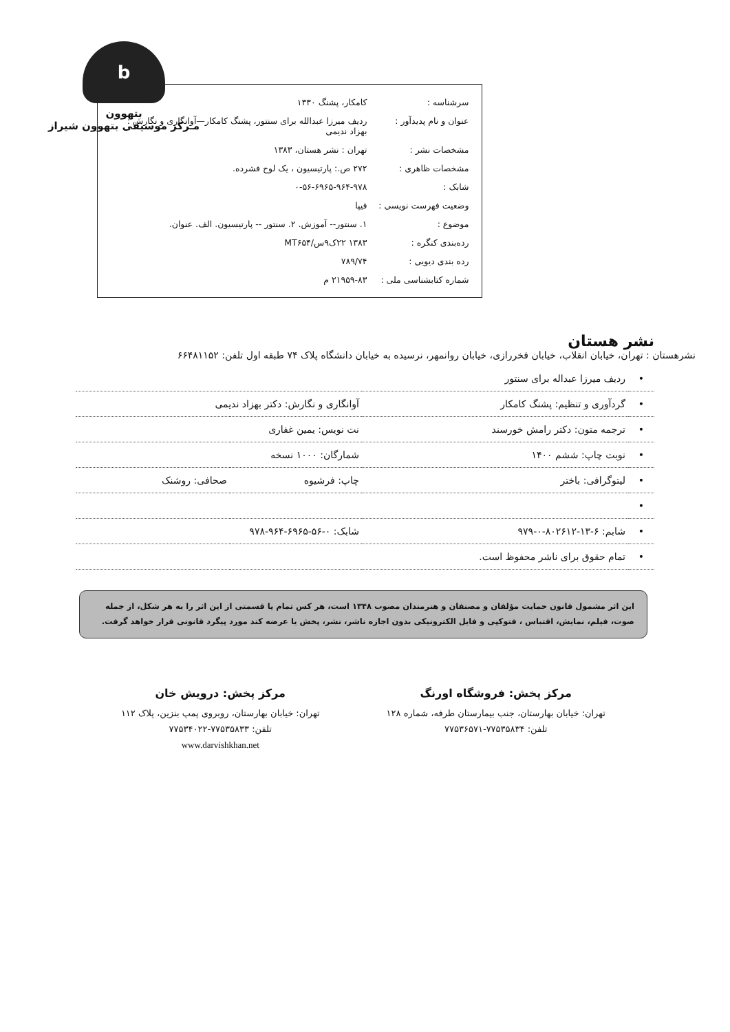b
بتهوون
مـرکز موسیقی بتهوون شیراز
| سرشناسه : | کامکار، پشنگ ۱۳۳۰ |
| عنوان و نام پدیدآور : | ردیف میرزا عبدالله برای سنتور، پشنگ کامکار—آوانگاری و نگارش : بهزاد ندیمی |
| مشخصات نشر : | تهران : نشر هستان، ۱۳۸۳ |
| مشخصات ظاهری : | ۲۷۲ ص.: پارتیسیون ، یک لوح فشرده. |
| شابک : | ۰-۵۶-۶۹۶۵-۹۶۴-۹۷۸ |
| وضعیت فهرست نویسی : | فیپا |
| موضوع : | ۱. سنتور-- آموزش. ۲. سنتور -- پارتیسیون. الف. عنوان. |
| رده‌بندی کنگره : | ۱۳۸۳ ۲۲ک۹س/MT۶۵۴ |
| رده بندی دیویی : | ۷۸۹/۷۴ |
| شماره کتابشناسی ملی : | ۲۱۹۵۹-۸۳ م |
نشر هستان
نشرهستان : تهران، خیابان انقلاب، خیابان فخررازی، خیابان روانمهر، نرسیده به خیابان دانشگاه پلاک ۷۴ طبقه اول تلفن: ۶۶۴۸۱۱۵۲
| • | ردیف میرزا عبداله برای سنتور | | |
| • | گردآوری و تنظیم: پشنگ کامکار | آوانگاری و نگارش: دکتر بهزاد ندیمی | |
| • | ترجمه متون: دکتر رامش خورسند | نت نویس: یمین غفاری | |
| • | نوبت چاپ: ششم ۱۴۰۰ | شمارگان: ۱۰۰۰ نسخه | |
| • | لیتوگرافی: باختر | چاپ: فرشیوه | صحافی: روشنک |
| • | | | |
| • | شابم: ۶-۱۳-۸۰۲۶۱۲-۰-۹۷۹ | شابک: ۰-۵۶-۶۹۶۵-۹۶۴-۹۷۸ | |
| • | تمام حقوق برای ناشر محفوظ است. | | |
این اثر مشمول قانون حمایت مؤلفان و مصنفان و هنرمندان مصوب ۱۳۴۸ است، هر کس تمام یا قسمتی از این اثر را به هر شکل، از جمله صوت، فیلم، نمایش، اقتباس ، فتوکپی و فایل الکترونیکی بدون اجازه ناشر، نشر، پخش یا عرضه کند مورد پیگرد قانونی قرار خواهد گرفت.
مرکز پخش: فروشگاه اورنگ
تهران: خیابان بهارستان، جنب بیمارستان طرفه، شماره ۱۲۸
تلفن: ۷۷۵۳۵۸۳۴-۷۷۵۳۶۵۷۱
مرکز پخش: درویش خان
تهران: خیابان بهارستان، روبروی پمپ بنزین، پلاک ۱۱۲
تلفن: ۷۷۵۳۵۸۳۳-۷۷۵۳۴۰۲۲
www.darvishkhan.net